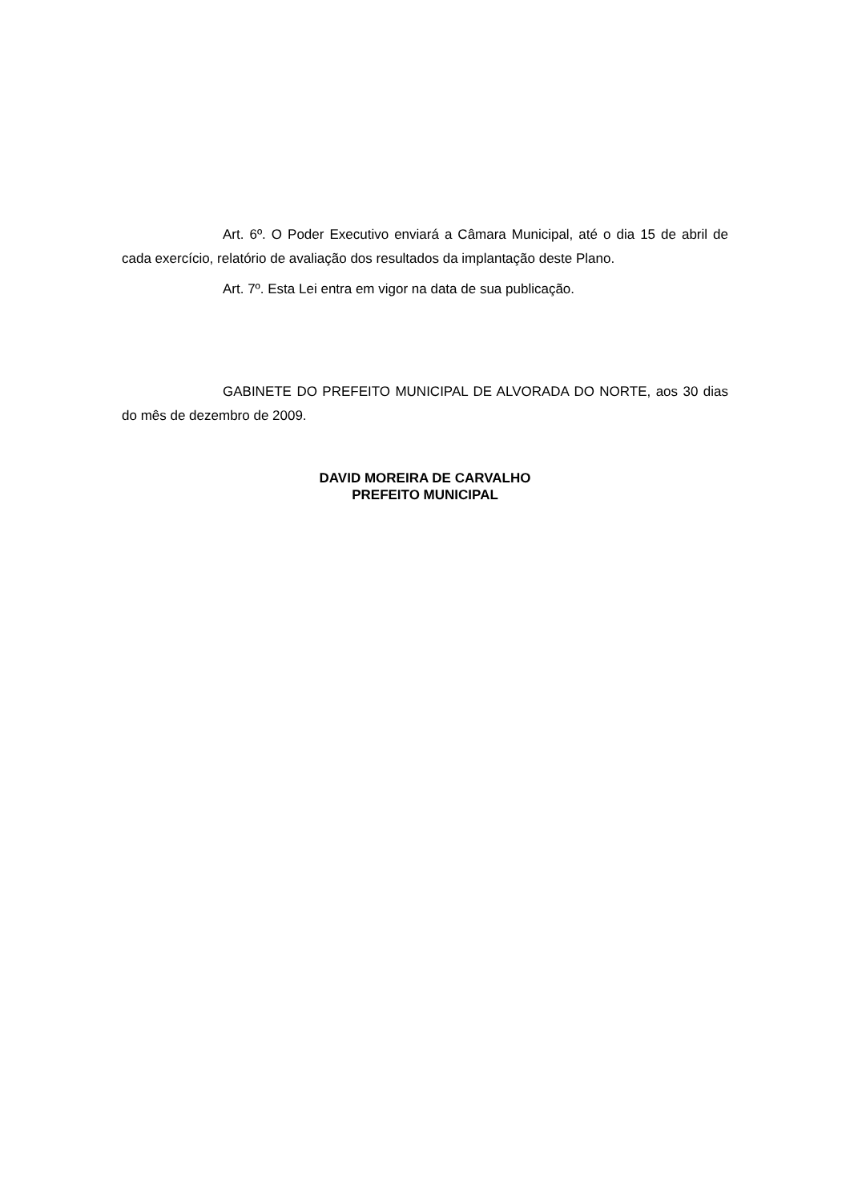Art. 6º. O Poder Executivo enviará a Câmara Municipal, até o dia 15 de abril de cada exercício, relatório de avaliação dos resultados da implantação deste Plano.
Art. 7º. Esta Lei entra em vigor na data de sua publicação.
GABINETE DO PREFEITO MUNICIPAL DE ALVORADA DO NORTE, aos 30 dias do mês de dezembro de 2009.
DAVID MOREIRA DE CARVALHO
PREFEITO MUNICIPAL